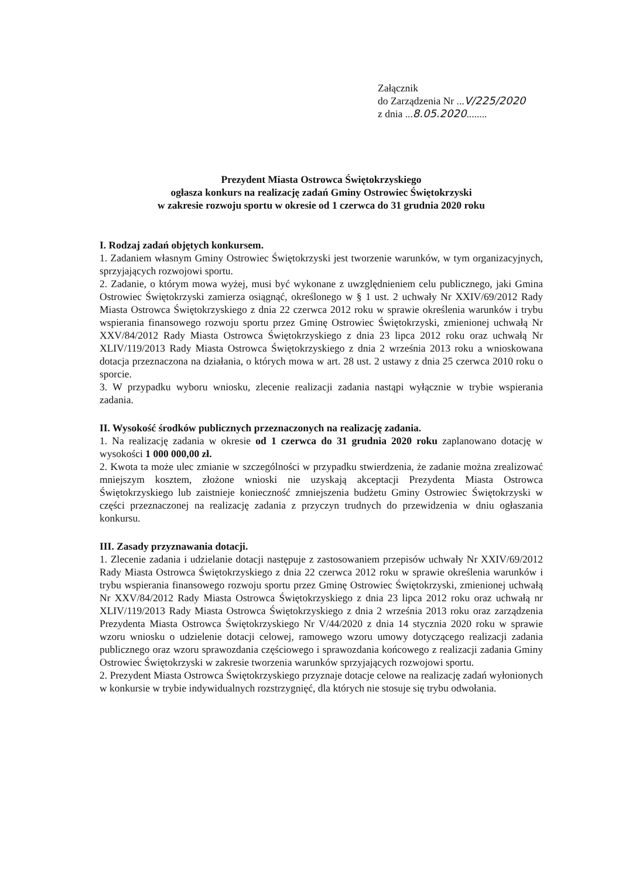Załącznik
do Zarządzenia Nr ...V/225/2020
z dnia ...8.05.2020........
Prezydent Miasta Ostrowca Świętokrzyskiego
ogłasza konkurs na realizację zadań Gminy Ostrowiec Świętokrzyski
w zakresie rozwoju sportu w okresie od 1 czerwca do 31 grudnia 2020 roku
I. Rodzaj zadań objętych konkursem.
1. Zadaniem własnym Gminy Ostrowiec Świętokrzyski jest tworzenie warunków, w tym organizacyjnych, sprzyjających rozwojowi sportu.
2. Zadanie, o którym mowa wyżej, musi być wykonane z uwzględnieniem celu publicznego, jaki Gmina Ostrowiec Świętokrzyski zamierza osiągnąć, określonego w § 1 ust. 2 uchwały Nr XXIV/69/2012 Rady Miasta Ostrowca Świętokrzyskiego z dnia 22 czerwca 2012 roku w sprawie określenia warunków i trybu wspierania finansowego rozwoju sportu przez Gminę Ostrowiec Świętokrzyski, zmienionej uchwałą Nr XXV/84/2012 Rady Miasta Ostrowca Świętokrzyskiego z dnia 23 lipca 2012 roku oraz uchwałą Nr XLIV/119/2013 Rady Miasta Ostrowca Świętokrzyskiego z dnia 2 września 2013 roku a wnioskowana dotacja przeznaczona na działania, o których mowa w art. 28 ust. 2 ustawy z dnia 25 czerwca 2010 roku o sporcie.
3. W przypadku wyboru wniosku, zlecenie realizacji zadania nastąpi wyłącznie w trybie wspierania zadania.
II. Wysokość środków publicznych przeznaczonych na realizację zadania.
1. Na realizację zadania w okresie od 1 czerwca do 31 grudnia 2020 roku zaplanowano dotację w wysokości 1 000 000,00 zł.
2. Kwota ta może ulec zmianie w szczególności w przypadku stwierdzenia, że zadanie można zrealizować mniejszym kosztem, złożone wnioski nie uzyskają akceptacji Prezydenta Miasta Ostrowca Świętokrzyskiego lub zaistnieje konieczność zmniejszenia budżetu Gminy Ostrowiec Świętokrzyski w części przeznaczonej na realizację zadania z przyczyn trudnych do przewidzenia w dniu ogłaszania konkursu.
III. Zasady przyznawania dotacji.
1. Zlecenie zadania i udzielanie dotacji następuje z zastosowaniem przepisów uchwały Nr XXIV/69/2012 Rady Miasta Ostrowca Świętokrzyskiego z dnia 22 czerwca 2012 roku w sprawie określenia warunków i trybu wspierania finansowego rozwoju sportu przez Gminę Ostrowiec Świętokrzyski, zmienionej uchwałą Nr XXV/84/2012 Rady Miasta Ostrowca Świętokrzyskiego z dnia 23 lipca 2012 roku oraz uchwałą nr XLIV/119/2013 Rady Miasta Ostrowca Świętokrzyskiego z dnia 2 września 2013 roku oraz zarządzenia Prezydenta Miasta Ostrowca Świętokrzyskiego Nr V/44/2020 z dnia 14 stycznia 2020 roku w sprawie wzoru wniosku o udzielenie dotacji celowej, ramowego wzoru umowy dotyczącego realizacji zadania publicznego oraz wzoru sprawozdania częściowego i sprawozdania końcowego z realizacji zadania Gminy Ostrowiec Świętokrzyski w zakresie tworzenia warunków sprzyjających rozwojowi sportu.
2. Prezydent Miasta Ostrowca Świętokrzyskiego przyznaje dotacje celowe na realizację zadań wyłonionych w konkursie w trybie indywidualnych rozstrzygnięć, dla których nie stosuje się trybu odwołania.